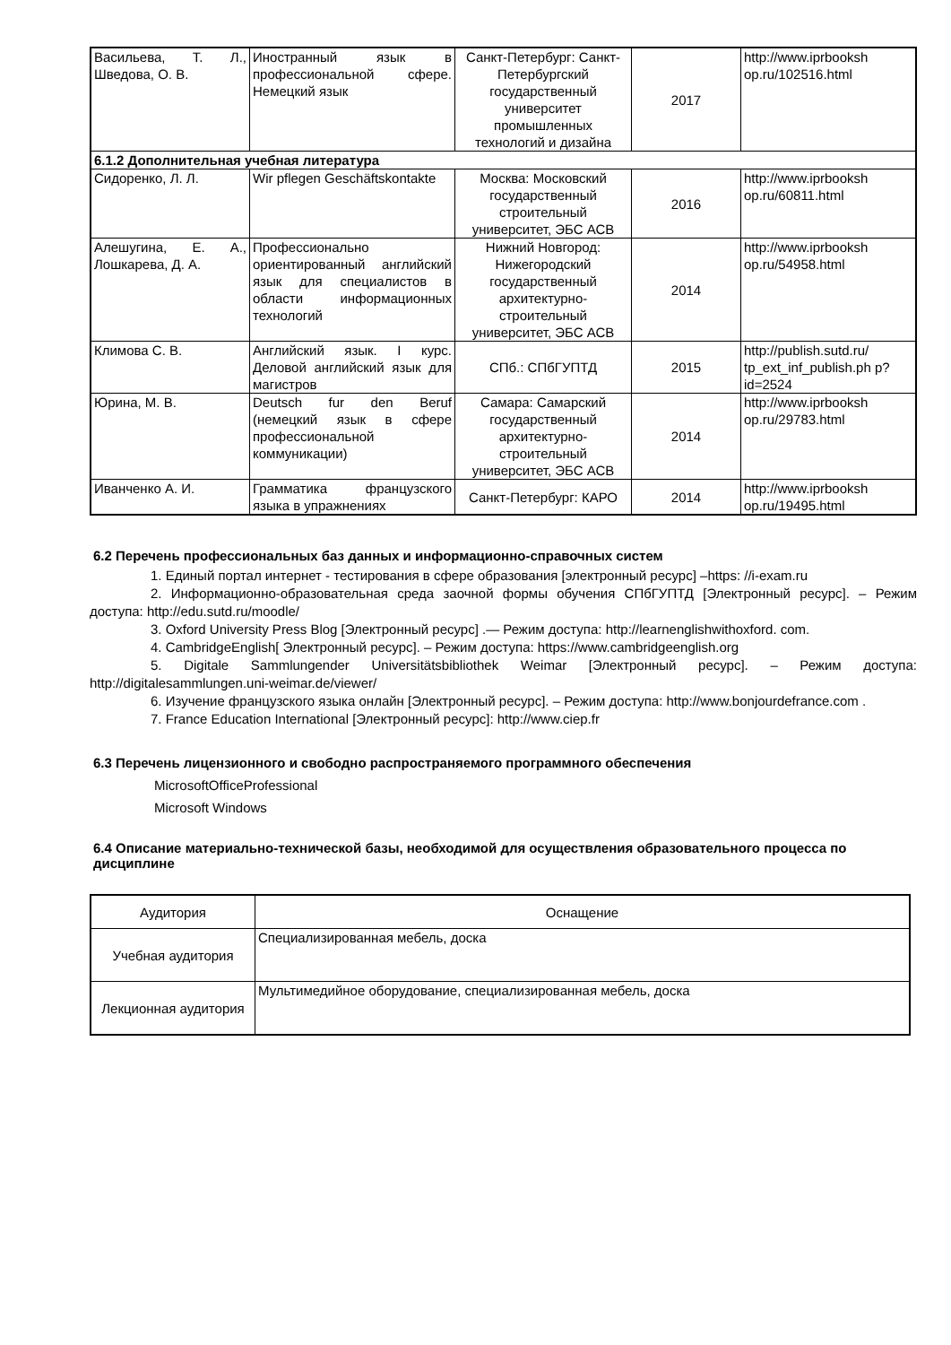| Васильева, Т. Л., Шведова, О. В. | Иностранный язык в профессиональной сфере. Немецкий язык | Санкт-Петербург: Санкт-Петербургский государственный университет промышленных технологий и дизайна | 2017 | http://www.iprbooksh op.ru/102516.html |
| 6.1.2 Дополнительная учебная литература | | | | |
| Сидоренко, Л. Л. | Wir pflegen Geschäftskontakte | Москва: Московский государственный строительный университет, ЭБС АСВ | 2016 | http://www.iprbooksh op.ru/60811.html |
| Алешугина, Е. А., Лошкарева, Д. А. | Профессионально ориентированный английский язык для специалистов в области информационных технологий | Нижний Новгород: Нижегородский государственный архитектурно-строительный университет, ЭБС АСВ | 2014 | http://www.iprbooksh op.ru/54958.html |
| Климова С. В. | Английский язык. I курс. Деловой английский язык для магистров | СПб.: СПбГУПТД | 2015 | http://publish.sutd.ru/ tp_ext_inf_publish.ph p?id=2524 |
| Юрина, М. В. | Deutsch fur den Beruf (немецкий язык в сфере профессиональной коммуникации) | Самара: Самарский государственный архитектурно-строительный университет, ЭБС АСВ | 2014 | http://www.iprbooksh op.ru/29783.html |
| Иванченко А. И. | Грамматика французского языка в упражнениях | Санкт-Петербург: КАРО | 2014 | http://www.iprbooksh op.ru/19495.html |
6.2 Перечень профессиональных баз данных и информационно-справочных систем
1. Единый портал интернет - тестирования в сфере образования [электронный ресурс] –https: //i-exam.ru
2. Информационно-образовательная среда заочной формы обучения СПбГУПТД [Электронный ресурс]. – Режим доступа: http://edu.sutd.ru/moodle/
3. Oxford University Press Blog [Электронный ресурс] .— Режим доступа: http://learnenglishwithoxford. com.
4. CambridgeEnglish[ Электронный ресурс]. – Режим доступа: https://www.cambridgeenglish.org
5. Digitale Sammlungender Universitätsbibliothek Weimar [Электронный ресурс]. – Режим доступа: http://digitalesammlungen.uni-weimar.de/viewer/
6. Изучение французского языка онлайн [Электронный ресурс]. – Режим доступа: http://www.bonjourdefrance.com .
7. France Education International [Электронный ресурс]: http://www.ciep.fr
6.3 Перечень лицензионного и свободно распространяемого программного обеспечения
MicrosoftOfficeProfessional
Microsoft Windows
6.4 Описание материально-технической базы, необходимой для осуществления образовательного процесса по дисциплине
| Аудитория | Оснащение |
| --- | --- |
| Учебная аудитория | Специализированная мебель, доска |
| Лекционная аудитория | Мультимедийное оборудование, специализированная мебель, доска |